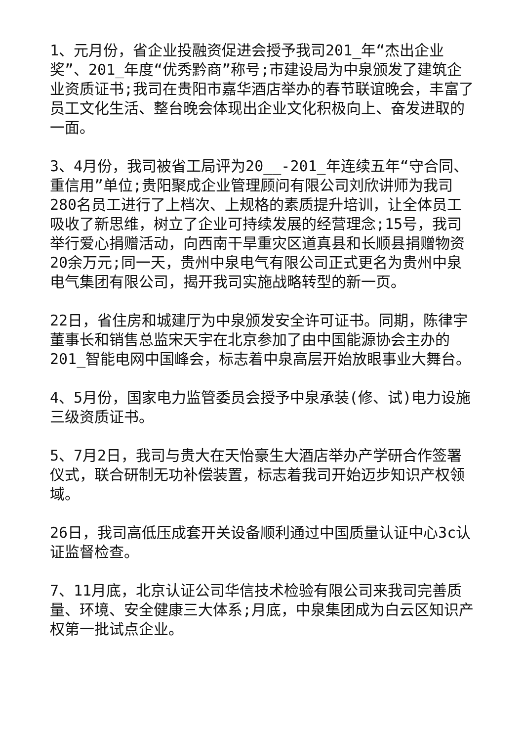1、元月份，省企业投融资促进会授予我司201_年“杰出企业奖”、201_年度“优秀黔商”称号;市建设局为中泉颁发了建筑企业资质证书;我司在贵阳市嘉华酒店举办的春节联谊晚会，丰富了员工文化生活、整台晚会体现出企业文化积极向上、奋发进取的一面。
3、4月份，我司被省工局评为20__-201_年连续五年“守合同、重信用”单位;贵阳聚成企业管理顾问有限公司刘欣讲师为我司280名员工进行了上档次、上规格的素质提升培训，让全体员工吸收了新思维，树立了企业可持续发展的经营理念;15号，我司举行爱心捐赠活动，向西南干旱重灾区道真县和长顺县捐赠物资20余万元;同一天，贵州中泉电气有限公司正式更名为贵州中泉电气集团有限公司，揭开我司实施战略转型的新一页。
22日，省住房和城建厅为中泉颁发安全许可证书。同期，陈律宇董事长和销售总监宋天宇在北京参加了由中国能源协会主办的201_智能电网中国峰会，标志着中泉高层开始放眼事业大舞台。
4、5月份，国家电力监管委员会授予中泉承装(修、试)电力设施三级资质证书。
5、7月2日，我司与贵大在天怡豪生大酒店举办产学研合作签署仪式，联合研制无功补偿装置，标志着我司开始迈步知识产权领域。
26日，我司高低压成套开关设备顺利通过中国质量认证中心3c认证监督检查。
7、11月底，北京认证公司华信技术检验有限公司来我司完善质量、环境、安全健康三大体系;月底，中泉集团成为白云区知识产权第一批试点企业。